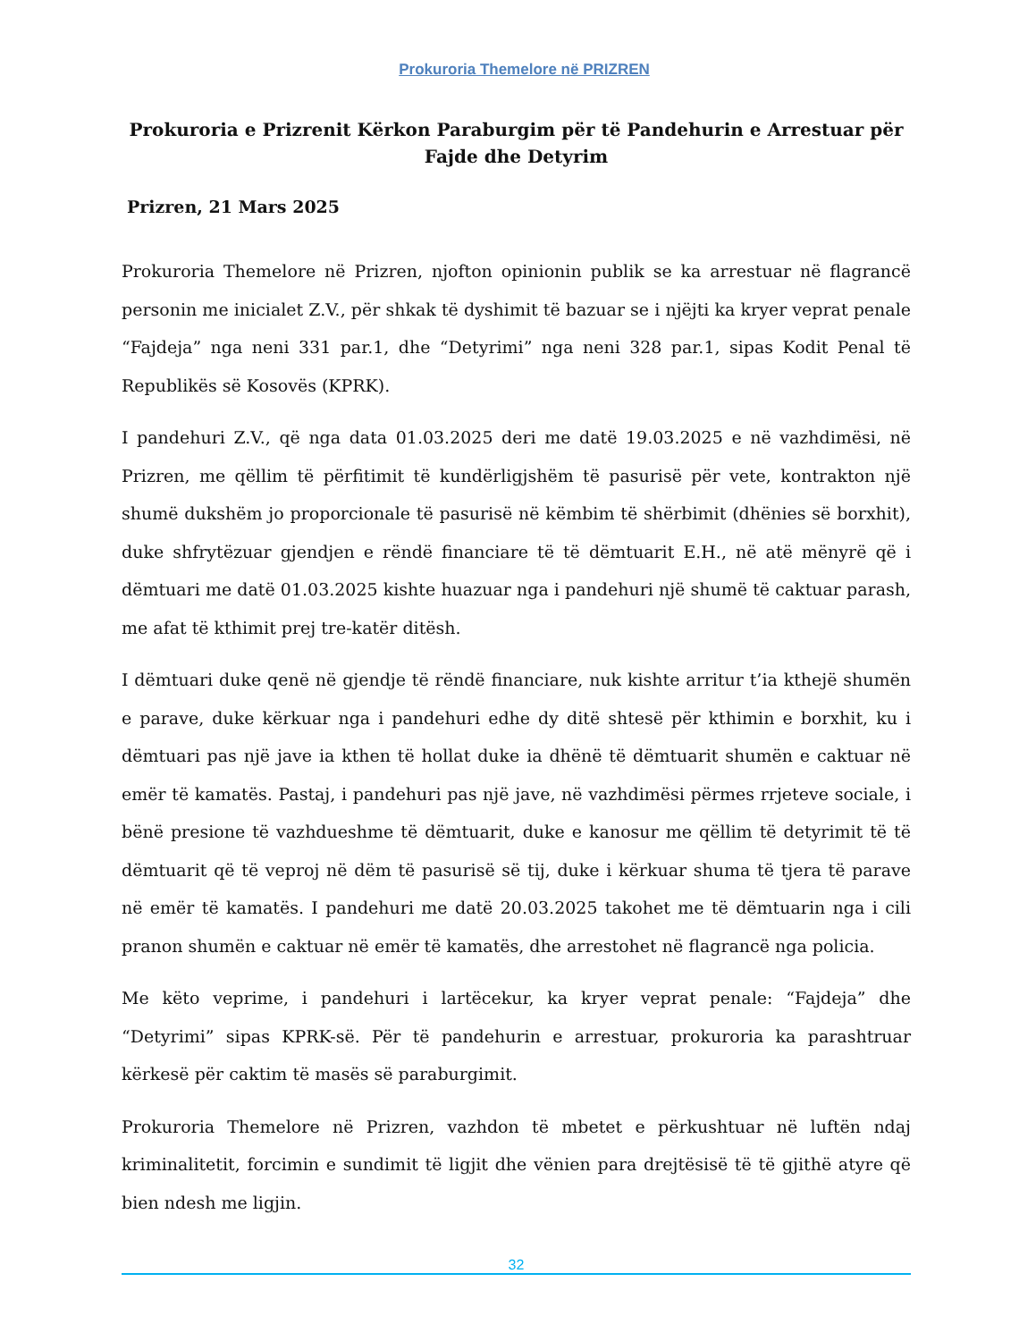Prokuroria Themelore në PRIZREN
Prokuroria e Prizrenit Kërkon Paraburgim për të Pandehurin e Arrestuar për Fajde dhe Detyrim
Prizren, 21 Mars 2025
Prokuroria Themelore në Prizren, njofton opinionin publik se ka arrestuar në flagrancë personin me inicialet Z.V., për shkak të dyshimit të bazuar se i njëjti ka kryer veprat penale “Fajdeja” nga neni 331 par.1, dhe “Detyrimi” nga neni 328 par.1, sipas Kodit Penal të Republikës së Kosovës (KPRK).
I pandehuri Z.V., që nga data 01.03.2025 deri me datë 19.03.2025 e në vazhdimësi, në Prizren, me qëllim të përfitimit të kundërligjshëm të pasurisë për vete, kontrakton një shumë dukshëm jo proporcionale të pasurisë në këmbim të shërbimit (dhënies së borxhit), duke shfrytëzuar gjendjen e rëndë financiare të të dëmtuarit E.H., në atë mënyrë që i dëmtuari me datë 01.03.2025 kishte huazuar nga i pandehuri një shumë të caktuar parash, me afat të kthimit prej tre-katër ditësh.
I dëmtuari duke qenë në gjendje të rëndë financiare, nuk kishte arritur t’ia kthejë shumën e parave, duke kërkuar nga i pandehuri edhe dy ditë shtesë për kthimin e borxhit, ku i dëmtuari pas një jave ia kthen të hollat duke ia dhënë të dëmtuarit shumën e caktuar në emër të kamatës. Pastaj, i pandehuri pas një jave, në vazhdimësi përmes rrjeteve sociale, i bënë presione të vazhdueshme të dëmtuarit, duke e kanosur me qëllim të detyrimit të të dëmtuarit që të veproj në dëm të pasurisë së tij, duke i kërkuar shuma të tjera të parave në emër të kamatës. I pandehuri me datë 20.03.2025 takohet me të dëmtuarin nga i cili pranon shumën e caktuar në emër të kamatës, dhe arrestohet në flagrancë nga policia.
Me këto veprime, i pandehuri i lartëcekur, ka kryer veprat penale: “Fajdeja” dhe “Detyrimi” sipas KPRK-së. Për të pandehurin e arrestuar, prokuroria ka parashtruar kërkesë për caktim të masës së paraburgimit.
Prokuroria Themelore në Prizren, vazhdon të mbetet e përkushtuar në luftën ndaj kriminalitetit, forcimin e sundimit të ligjit dhe vënien para drejtësisë të të gjithë atyre që bien ndesh me ligjin.
32